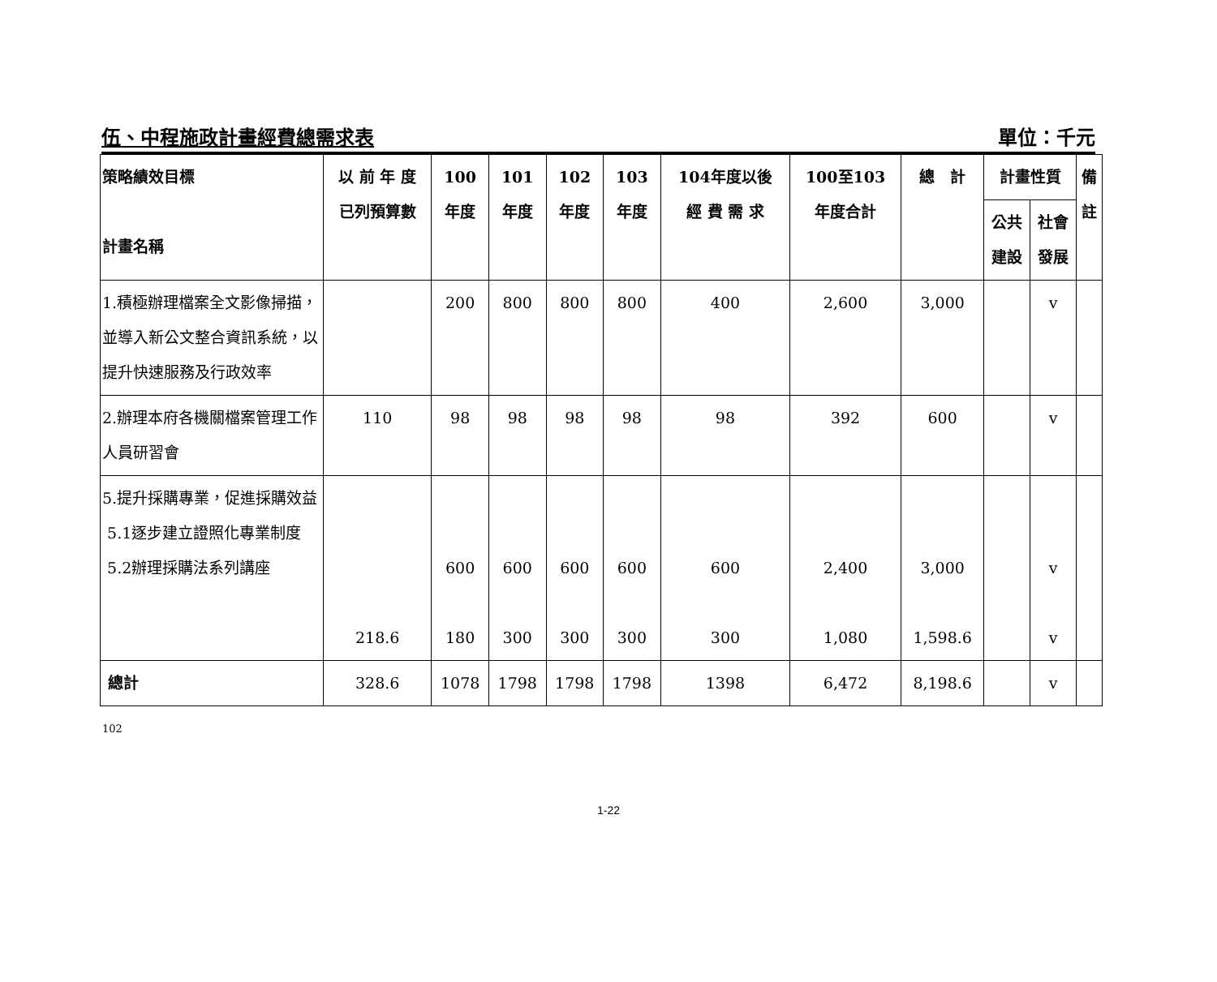伍、中程施政計畫經費總需求表 單位：千元
| 策略績效目標 計畫名稱 | 以 前 年 度 已列預算數 | 100 年度 | 101 年度 | 102 年度 | 103 年度 | 104年度以後 經 費 需 求 | 100至103 年度合計 | 總 計 | 計畫性質 | | 備 註 |
| --- | --- | --- | --- | --- | --- | --- | --- | --- | --- | --- | --- |
| | | | | | | | | | 公共 建設 | 社會 發展 | |
| 1.積極辦理檔案全文影像掃描，並導入新公文整合資訊系統，以提升快速服務及行政效率 | | 200 | 800 | 800 | 800 | 400 | 2,600 | 3,000 | | v | |
| 2.辦理本府各機關檔案管理工作人員研習會 | 110 | 98 | 98 | 98 | 98 | 98 | 392 | 600 | | v | |
| 5.提升採購專業，促進採購效益 5.1逐步建立證照化專業制度 5.2辦理採購法系列講座 | 218.6 | 600 180 | 600 300 | 600 300 | 600 300 | 600 300 | 2,400 1,080 | 3,000 1,598.6 | | v v | |
| 總計 | 328.6 | 1078 | 1798 | 1798 | 1798 | 1398 | 6,472 | 8,198.6 | | v | |
102
1-22